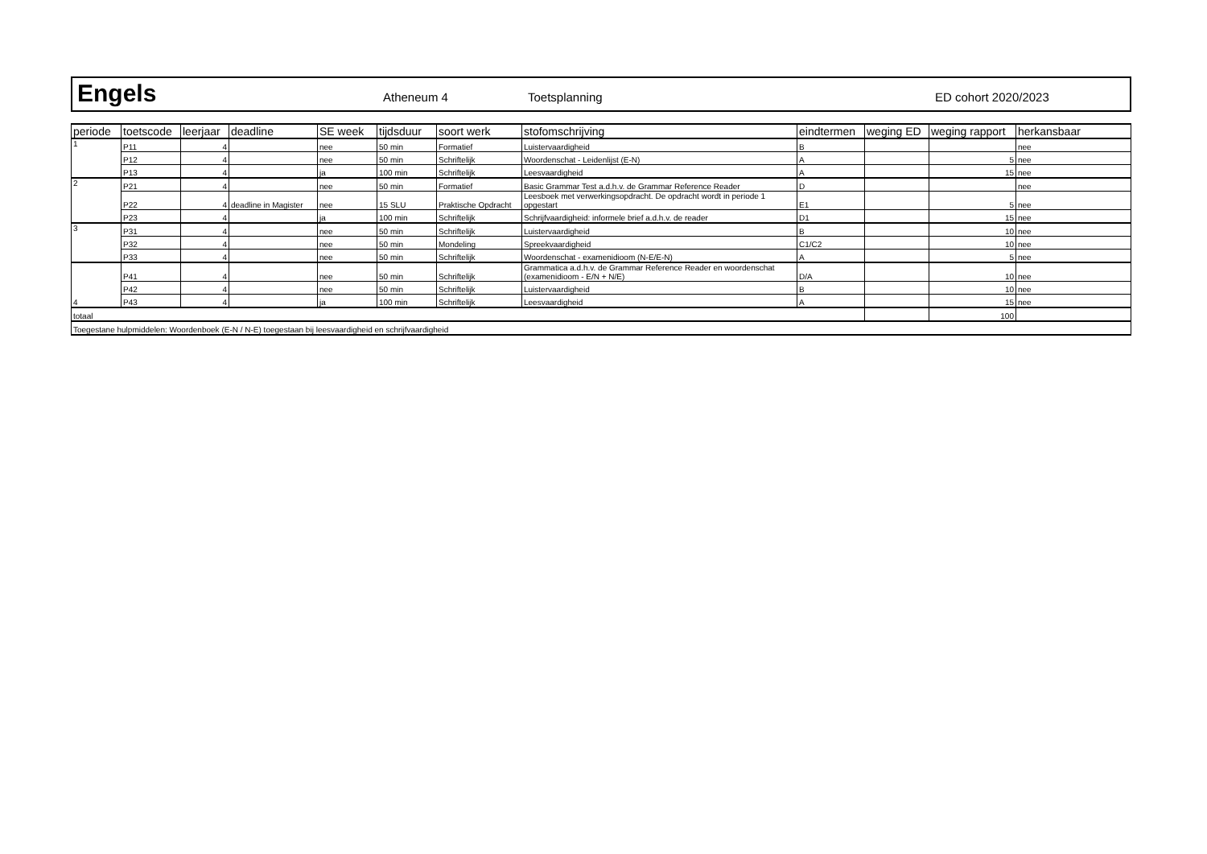Engels
Atheneum 4 Toetsplanning ED cohort 2020/2023
| periode | toetscode | leerjaar | deadline | SE week | tijdsduur | soort werk | stofomschrijving | eindtermen | weging ED | weging rapport | herkansbaar |
| --- | --- | --- | --- | --- | --- | --- | --- | --- | --- | --- | --- |
| 1 | P11 | 4 | | nee | 50 min | Formatief | Luistervaardigheid | B | | | nee |
| | P12 | 4 | | nee | 50 min | Schriftelijk | Woordenschat - Leidenlijst (E-N) | A | | 5 | nee |
| | P13 | 4 | | ja | 100 min | Schriftelijk | Leesvaardigheid | A | | 15 | nee |
| 2 | P21 | 4 | | nee | 50 min | Formatief | Basic Grammar Test a.d.h.v. de Grammar Reference Reader | D | | | nee |
| | P22 | 4 | deadline in Magister | nee | 15 SLU | Praktische Opdracht | Leesboek met verwerkingsopdracht. De opdracht wordt in periode 1 opgestart | E1 | | 5 | nee |
| | P23 | 4 | | ja | 100 min | Schriftelijk | Schrijfvaardigheid: informele brief a.d.h.v. de reader | D1 | | 15 | nee |
| 3 | P31 | 4 | | nee | 50 min | Schriftelijk | Luistervaardigheid | B | | 10 | nee |
| | P32 | 4 | | nee | 50 min | Mondeling | Spreekvaardigheid | C1/C2 | | 10 | nee |
| | P33 | 4 | | nee | 50 min | Schriftelijk | Woordenschat - examenidioom (N-E/E-N) | A | | 5 | nee |
| 4 | P41 | 4 | | nee | 50 min | Schriftelijk | Grammatica a.d.h.v. de Grammar Reference Reader en woordenschat (examenidioom - E/N + N/E) | D/A | | 10 | nee |
| | P42 | 4 | | nee | 50 min | Schriftelijk | Luistervaardigheid | B | | 10 | nee |
| | P43 | 4 | | ja | 100 min | Schriftelijk | Leesvaardigheid | A | | 15 | nee |
| totaal | | | | | | | | | | 100 | |
| Toegestane hulpmiddelen: Woordenboek (E-N / N-E) toegestaan bij leesvaardigheid en schrijfvaardigheid | | | | | | | | | | | |